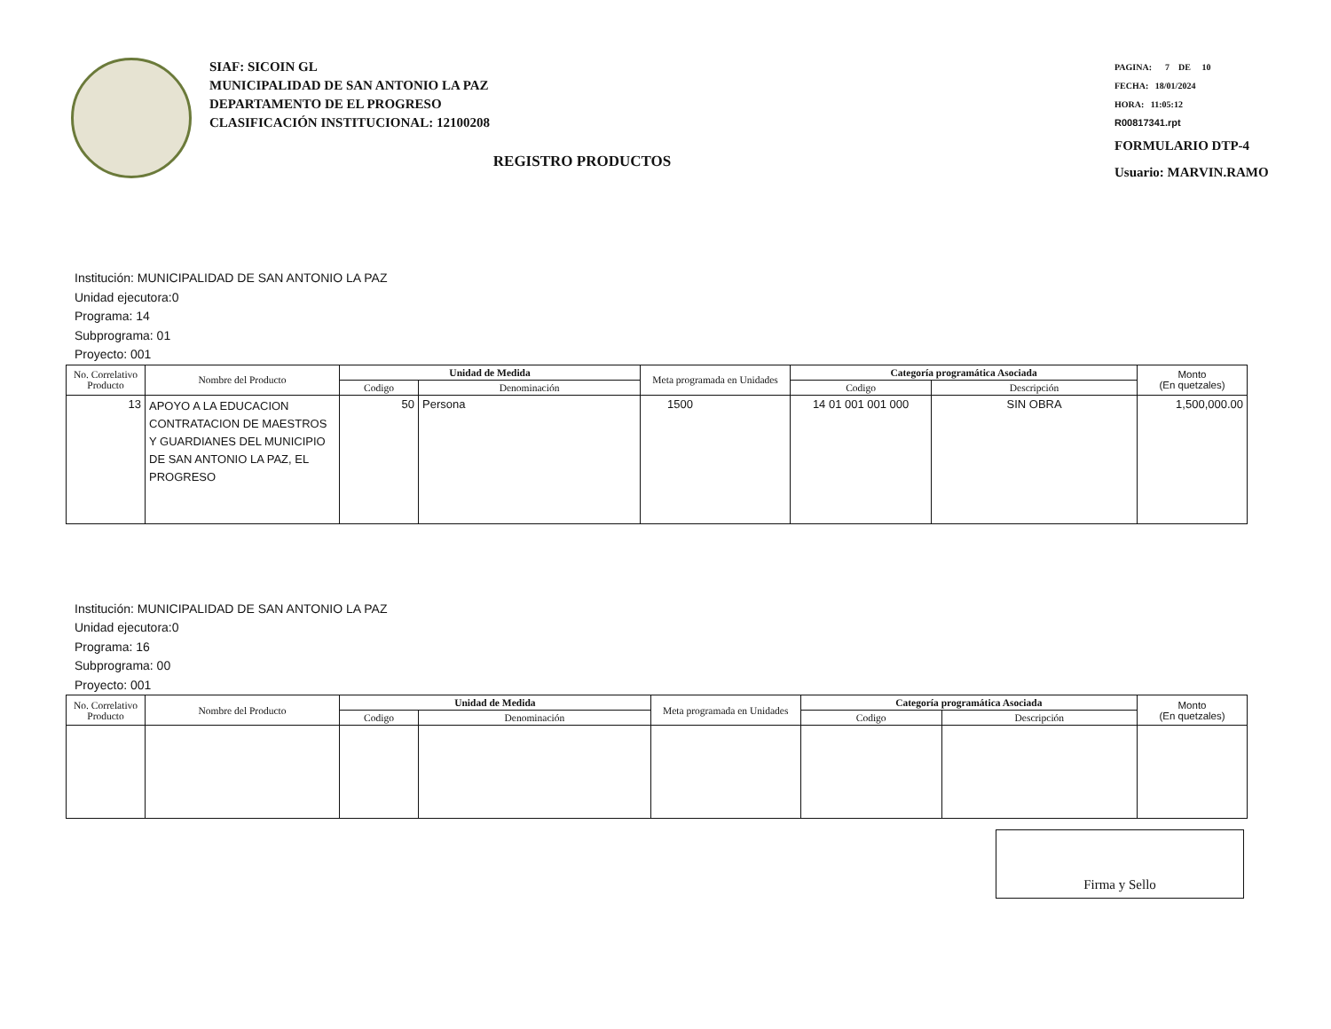SIAF: SICOIN GL
MUNICIPALIDAD DE SAN ANTONIO LA PAZ
DEPARTAMENTO DE EL PROGRESO
CLASIFICACIÓN INSTITUCIONAL: 12100208
REGISTRO PRODUCTOS
PAGINA: 7 DE 10
FECHA: 18/01/2024
HORA: 11:05:12
R00817341.rpt
FORMULARIO DTP-4
Usuario: MARVIN.RAMO
Institución: MUNICIPALIDAD DE SAN ANTONIO LA PAZ
Unidad ejecutora:0
Programa: 14
Subprograma: 01
Proyecto: 001
| No. Correlativo Producto | Nombre del Producto | Unidad de Medida | | Meta programada en Unidades | Categoría programática Asociada | | Monto (En quetzales) |
| --- | --- | --- | --- | --- | --- | --- | --- |
| | | Codigo | Denominación | | Codigo | Descripción | |
| 13 | APOYO A LA EDUCACION CONTRATACION DE MAESTROS Y GUARDIANES DEL MUNICIPIO DE SAN ANTONIO LA PAZ, EL PROGRESO | 50 | Persona | 1500 | 14 01 001 001 000 | SIN OBRA | 1,500,000.00 |
Institución: MUNICIPALIDAD DE SAN ANTONIO LA PAZ
Unidad ejecutora:0
Programa: 16
Subprograma: 00
Proyecto: 001
| No. Correlativo Producto | Nombre del Producto | Unidad de Medida | | Meta programada en Unidades | Categoría programática Asociada | | Monto (En quetzales) |
| --- | --- | --- | --- | --- | --- | --- | --- |
| | | Codigo | Denominación | | Codigo | Descripción | |
Firma y Sello